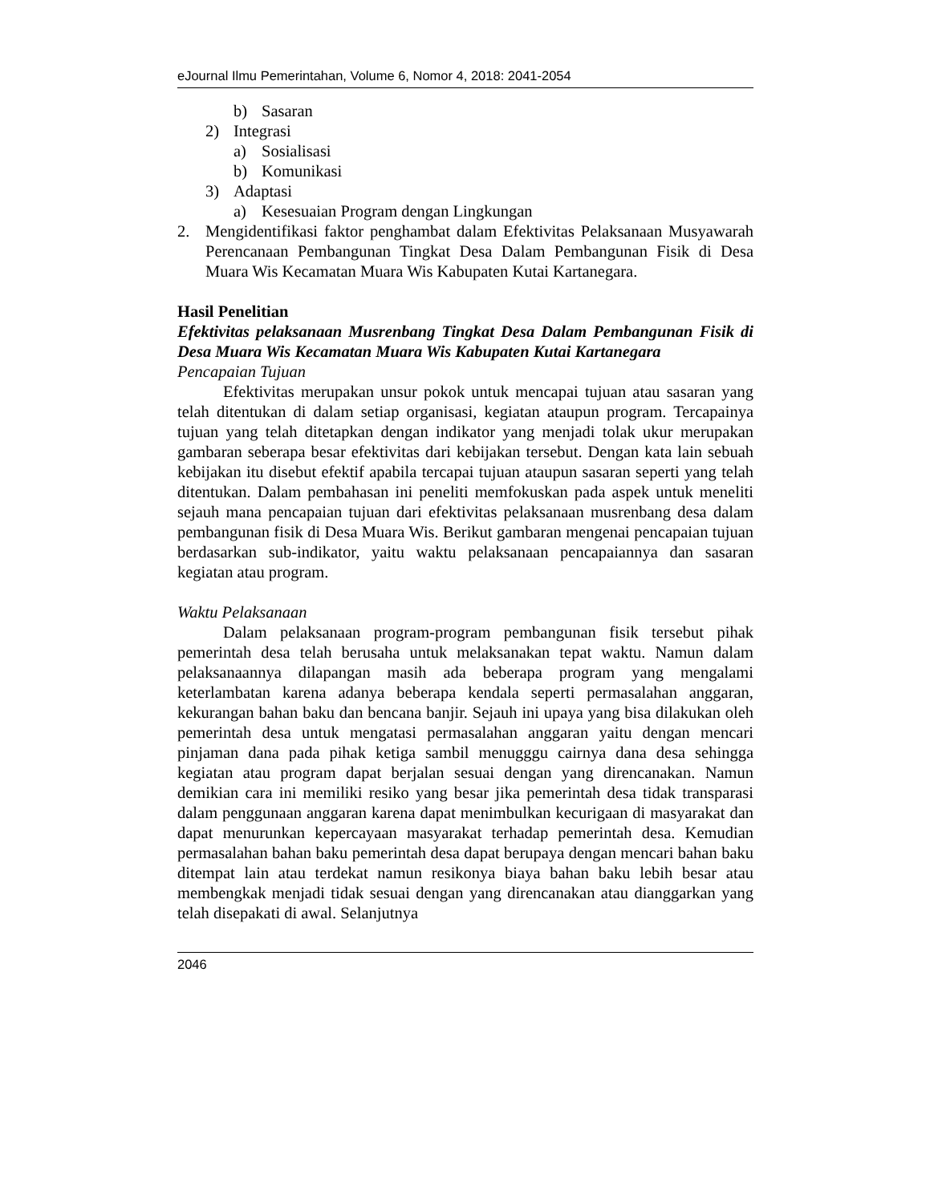eJournal Ilmu Pemerintahan, Volume 6, Nomor 4, 2018: 2041-2054
b) Sasaran
2) Integrasi
a) Sosialisasi
b) Komunikasi
3) Adaptasi
a) Kesesuaian Program dengan Lingkungan
2. Mengidentifikasi faktor penghambat dalam Efektivitas Pelaksanaan Musyawarah Perencanaan Pembangunan Tingkat Desa Dalam Pembangunan Fisik di Desa Muara Wis Kecamatan Muara Wis Kabupaten Kutai Kartanegara.
Hasil Penelitian
Efektivitas pelaksanaan Musrenbang Tingkat Desa Dalam Pembangunan Fisik di Desa Muara Wis Kecamatan Muara Wis Kabupaten Kutai Kartanegara
Pencapaian Tujuan
Efektivitas merupakan unsur pokok untuk mencapai tujuan atau sasaran yang telah ditentukan di dalam setiap organisasi, kegiatan ataupun program. Tercapainya tujuan yang telah ditetapkan dengan indikator yang menjadi tolak ukur merupakan gambaran seberapa besar efektivitas dari kebijakan tersebut. Dengan kata lain sebuah kebijakan itu disebut efektif apabila tercapai tujuan ataupun sasaran seperti yang telah ditentukan. Dalam pembahasan ini peneliti memfokuskan pada aspek untuk meneliti sejauh mana pencapaian tujuan dari efektivitas pelaksanaan musrenbang desa dalam pembangunan fisik di Desa Muara Wis. Berikut gambaran mengenai pencapaian tujuan berdasarkan sub-indikator, yaitu waktu pelaksanaan pencapaiannya dan sasaran kegiatan atau program.
Waktu Pelaksanaan
Dalam pelaksanaan program-program pembangunan fisik tersebut pihak pemerintah desa telah berusaha untuk melaksanakan tepat waktu. Namun dalam pelaksanaannya dilapangan masih ada beberapa program yang mengalami keterlambatan karena adanya beberapa kendala seperti permasalahan anggaran, kekurangan bahan baku dan bencana banjir. Sejauh ini upaya yang bisa dilakukan oleh pemerintah desa untuk mengatasi permasalahan anggaran yaitu dengan mencari pinjaman dana pada pihak ketiga sambil menugggu cairnya dana desa sehingga kegiatan atau program dapat berjalan sesuai dengan yang direncanakan. Namun demikian cara ini memiliki resiko yang besar jika pemerintah desa tidak transparasi dalam penggunaan anggaran karena dapat menimbulkan kecurigaan di masyarakat dan dapat menurunkan kepercayaan masyarakat terhadap pemerintah desa. Kemudian permasalahan bahan baku pemerintah desa dapat berupaya dengan mencari bahan baku ditempat lain atau terdekat namun resikonya biaya bahan baku lebih besar atau membengkak menjadi tidak sesuai dengan yang direncanakan atau dianggarkan yang telah disepakati di awal. Selanjutnya
2046